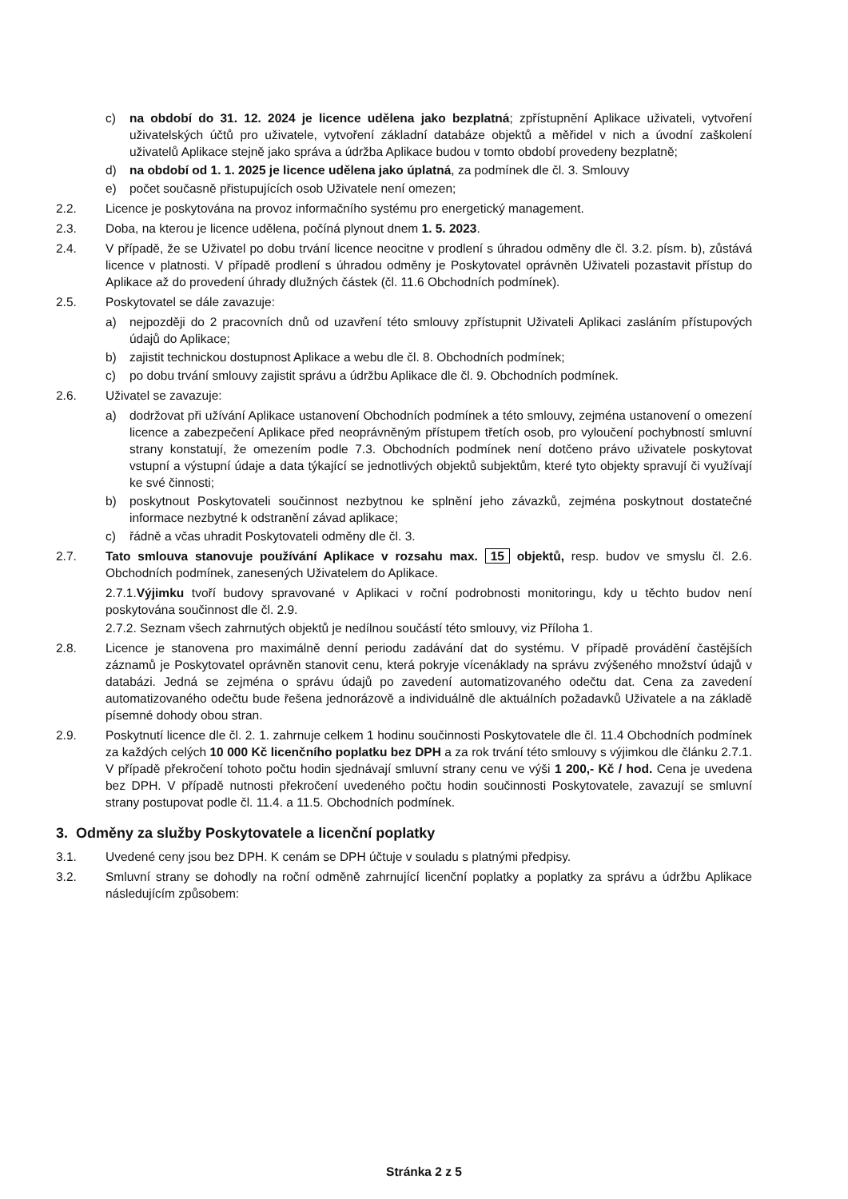c) na období do 31. 12. 2024 je licence udělena jako bezplatná; zpřístupnění Aplikace uživateli, vytvoření uživatelských účtů pro uživatele, vytvoření základní databáze objektů a měřidel v nich a úvodní zaškolení uživatelů Aplikace stejně jako správa a údržba Aplikace budou v tomto období provedeny bezplatně;
d) na období od 1. 1. 2025 je licence udělena jako úplatná, za podmínek dle čl. 3. Smlouvy
e) počet současně přistupujících osob Uživatele není omezen;
2.2. Licence je poskytována na provoz informačního systému pro energetický management.
2.3. Doba, na kterou je licence udělena, počíná plynout dnem 1. 5. 2023.
2.4. V případě, že se Uživatel po dobu trvání licence neocitne v prodlení s úhradou odměny dle čl. 3.2. písm. b), zůstává licence v platnosti. V případě prodlení s úhradou odměny je Poskytovatel oprávněn Uživateli pozastavit přístup do Aplikace až do provedení úhrady dlužných částek (čl. 11.6 Obchodních podmínek).
2.5. Poskytovatel se dále zavazuje:
a) nejpozději do 2 pracovních dnů od uzavření této smlouvy zpřístupnit Uživateli Aplikaci zasláním přístupových údajů do Aplikace;
b) zajistit technickou dostupnost Aplikace a webu dle čl. 8. Obchodních podmínek;
c) po dobu trvání smlouvy zajistit správu a údržbu Aplikace dle čl. 9. Obchodních podmínek.
2.6. Uživatel se zavazuje:
a) dodržovat při užívání Aplikace ustanovení Obchodních podmínek a této smlouvy, zejména ustanovení o omezení licence a zabezpečení Aplikace před neoprávněným přístupem třetích osob, pro vyloučení pochybností smluvní strany konstatují, že omezením podle 7.3. Obchodních podmínek není dotčeno právo uživatele poskytovat vstupní a výstupní údaje a data týkající se jednotlivých objektů subjektům, které tyto objekty spravují či využívají ke své činnosti;
b) poskytnout Poskytovateli součinnost nezbytnou ke splnění jeho závazků, zejména poskytnout dostatečné informace nezbytné k odstranění závad aplikace;
c) řádně a včas uhradit Poskytovateli odměny dle čl. 3.
2.7. Tato smlouva stanovuje používání Aplikace v rozsahu max. 15 objektů, resp. budov ve smyslu čl. 2.6. Obchodních podmínek, zanesených Uživatelem do Aplikace.
2.7.1.Výjimku tvoří budovy spravované v Aplikaci v roční podrobnosti monitoringu, kdy u těchto budov není poskytována součinnost dle čl. 2.9.
2.7.2. Seznam všech zahrnutých objektů je nedílnou součástí této smlouvy, viz Příloha 1.
2.8. Licence je stanovena pro maximálně denní periodu zadávání dat do systému. V případě provádění častějších záznamů je Poskytovatel oprávněn stanovit cenu, která pokryje vícenáklady na správu zvýšeného množství údajů v databázi. Jedná se zejména o správu údajů po zavedení automatizovaného odečtu dat. Cena za zavedení automatizovaného odečtu bude řešena jednorázově a individuálně dle aktuálních požadavků Uživatele a na základě písemné dohody obou stran.
2.9. Poskytnutí licence dle čl. 2. 1. zahrnuje celkem 1 hodinu součinnosti Poskytovatele dle čl. 11.4 Obchodních podmínek za každých celých 10 000 Kč licenčního poplatku bez DPH a za rok trvání této smlouvy s výjimkou dle článku 2.7.1. V případě překročení tohoto počtu hodin sjednávají smluvní strany cenu ve výši 1 200,- Kč / hod. Cena je uvedena bez DPH. V případě nutnosti překročení uvedeného počtu hodin součinnosti Poskytovatele, zavazují se smluvní strany postupovat podle čl. 11.4. a 11.5. Obchodních podmínek.
3. Odměny za služby Poskytovatele a licenční poplatky
3.1. Uvedené ceny jsou bez DPH. K cenám se DPH účtuje v souladu s platnými předpisy.
3.2. Smluvní strany se dohodly na roční odměně zahrnující licenční poplatky a poplatky za správu a údržbu Aplikace následujícím způsobem:
Stránka 2 z 5